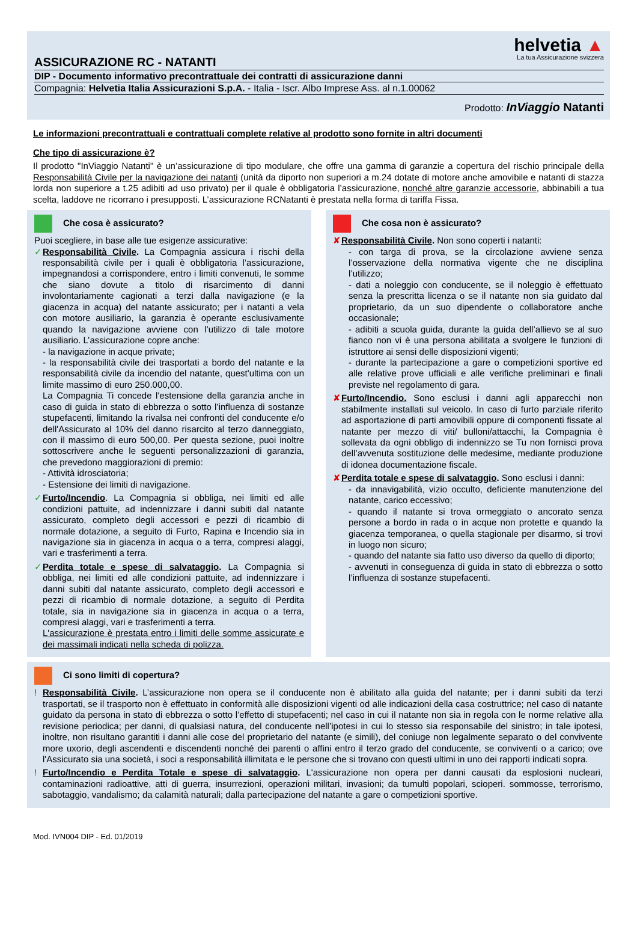helvetia ▲
La tua Assicurazione svizzera
ASSICURAZIONE RC - NATANTI
DIP - Documento informativo precontrattuale dei contratti di assicurazione danni
Compagnia: Helvetia Italia Assicurazioni S.p.A. - Italia - Iscr. Albo Imprese Ass. al n.1.00062
Prodotto: InViaggio Natanti
Le informazioni precontrattuali e contrattuali complete relative al prodotto sono fornite in altri documenti
Che tipo di assicurazione è?
Il prodotto "InViaggio Natanti" è un’assicurazione di tipo modulare, che offre una gamma di garanzie a copertura del rischio principale della Responsabilità Civile per la navigazione dei natanti (unità da diporto non superiori a m.24 dotate di motore anche amovibile e natanti di stazza lorda non superiore a t.25 adibiti ad uso privato) per il quale è obbligatoria l’assicurazione, nonché altre garanzie accessorie, abbinabili a tua scelta, laddove ne ricorrano i presupposti. L’assicurazione RCNatanti è prestata nella forma di tariffa Fissa.
Che cosa è assicurato?
Puoi scegliere, in base alle tue esigenze assicurative:
✓ Responsabilità Civile. La Compagnia assicura i rischi della responsabilità civile per i quali è obbligatoria l’assicurazione, impegnandosi a corrispondere, entro i limiti convenuti, le somme che siano dovute a titolo di risarcimento di danni involontariamente cagionati a terzi dalla navigazione (e la giacenza in acqua) del natante assicurato; per i natanti a vela con motore ausiliario, la garanzia è operante esclusivamente quando la navigazione avviene con l’utilizzo di tale motore ausiliario. L’assicurazione copre anche:
- la navigazione in acque private;
- la responsabilità civile dei trasportati a bordo del natante e la responsabilità civile da incendio del natante, quest'ultima con un limite massimo di euro 250.000,00.
La Compagnia Ti concede l'estensione della garanzia anche in caso di guida in stato di ebbrezza o sotto l’influenza di sostanze stupefacenti, limitando la rivalsa nei confronti del conducente e/o dell'Assicurato al 10% del danno risarcito al terzo danneggiato, con il massimo di euro 500,00. Per questa sezione, puoi inoltre sottoscrivere anche le seguenti personalizzazioni di garanzia, che prevedono maggiorazioni di premio:
- Attività idrosciatoria;
- Estensione dei limiti di navigazione.
✓ Furto/Incendio. La Compagnia si obbliga, nei limiti ed alle condizioni pattuite, ad indennizzare i danni subiti dal natante assicurato, completo degli accessori e pezzi di ricambio di normale dotazione, a seguito di Furto, Rapina e Incendio sia in navigazione sia in giacenza in acqua o a terra, compresi alaggi, vari e trasferimenti a terra.
✓ Perdita totale e spese di salvataggio. La Compagnia si obbliga, nei limiti ed alle condizioni pattuite, ad indennizzare i danni subiti dal natante assicurato, completo degli accessori e pezzi di ricambio di normale dotazione, a seguito di Perdita totale, sia in navigazione sia in giacenza in acqua o a terra, compresi alaggi, vari e trasferimenti a terra.
L'assicurazione è prestata entro i limiti delle somme assicurate e dei massimali indicati nella scheda di polizza.
Che cosa non è assicurato?
✘ Responsabilità Civile. Non sono coperti i natanti:
- con targa di prova, se la circolazione avviene senza l’osservazione della normativa vigente che ne disciplina l’utilizzo;
- dati a noleggio con conducente, se il noleggio è effettuato senza la prescritta licenza o se il natante non sia guidato dal proprietario, da un suo dipendente o collaboratore anche occasionale;
- adibiti a scuola guida, durante la guida dell’allievo se al suo fianco non vi è una persona abilitata a svolgere le funzioni di istruttore ai sensi delle disposizioni vigenti;
- durante la partecipazione a gare o competizioni sportive ed alle relative prove ufficiali e alle verifiche preliminari e finali previste nel regolamento di gara.
✘ Furto/Incendio. Sono esclusi i danni agli apparecchi non stabilmente installati sul veicolo. In caso di furto parziale riferito ad asportazione di parti amovibili oppure di componenti fissate al natante per mezzo di viti/ bulloni/attacchi, la Compagnia è sollevata da ogni obbligo di indennizzo se Tu non fornisci prova dell’avvenuta sostituzione delle medesime, mediante produzione di idonea documentazione fiscale.
✘ Perdita totale e spese di salvataggio. Sono esclusi i danni:
- da innavigabilità, vizio occulto, deficiente manutenzione del natante, carico eccessivo;
- quando il natante si trova ormeggiato o ancorato senza persone a bordo in rada o in acque non protette e quando la giacenza temporanea, o quella stagionale per disarmo, si trovi in luogo non sicuro;
- quando del natante sia fatto uso diverso da quello di diporto;
- avvenuti in conseguenza di guida in stato di ebbrezza o sotto l’influenza di sostanze stupefacenti.
Ci sono limiti di copertura?
! Responsabilità Civile. L’assicurazione non opera se il conducente non è abilitato alla guida del natante; per i danni subiti da terzi trasportati, se il trasporto non è effettuato in conformità alle disposizioni vigenti od alle indicazioni della casa costruttrice; nel caso di natante guidato da persona in stato di ebbrezza o sotto l’effetto di stupefacenti; nel caso in cui il natante non sia in regola con le norme relative alla revisione periodica; per danni, di qualsiasi natura, del conducente nell’ipotesi in cui lo stesso sia responsabile del sinistro; in tale ipotesi, inoltre, non risultano garantiti i danni alle cose del proprietario del natante (e simili), del coniuge non legalmente separato o del convivente more uxorio, degli ascendenti e discendenti nonché dei parenti o affini entro il terzo grado del conducente, se conviventi o a carico; ove l'Assicurato sia una società, i soci a responsabilità illimitata e le persone che si trovano con questi ultimi in uno dei rapporti indicati sopra.
! Furto/Incendio e Perdita Totale e spese di salvataggio. L'assicurazione non opera per danni causati da esplosioni nucleari, contaminazioni radioattive, atti di guerra, insurrezioni, operazioni militari, invasioni; da tumulti popolari, scioperi. sommosse, terrorismo, sabotaggio, vandalismo; da calamità naturali; dalla partecipazione del natante a gare o competizioni sportive.
Mod. IVN004 DIP - Ed. 01/2019